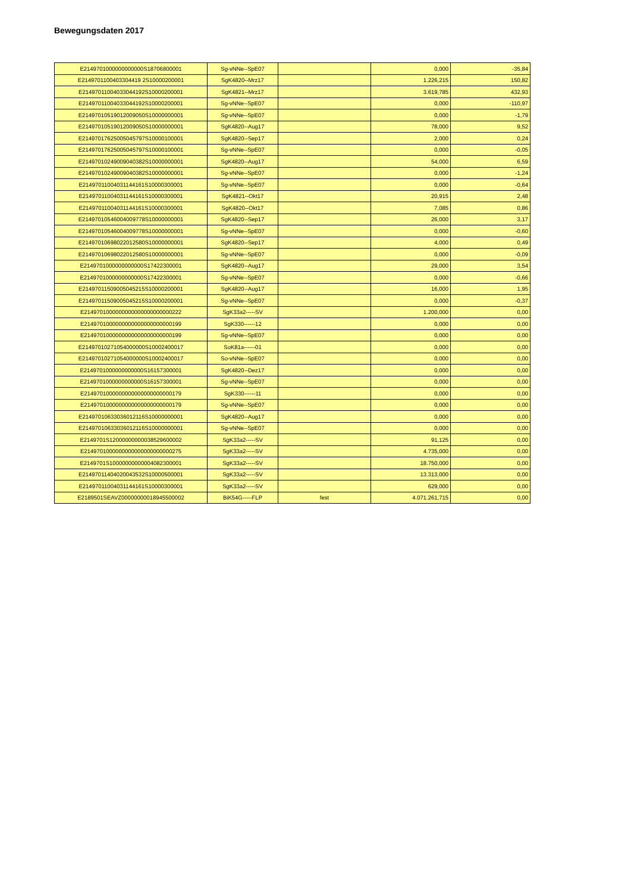Bewegungsdaten 2017
| E2149701000000000000S18706800001 | Sg-vNNe--SpE07 | | 0,000 | -35,84 |
| E2149701100403304419 2S10000200001 | SgK4820--Mrz17 | | 1.226,215 | 150,82 |
| E21497011004033044192S10000200001 | SgK4821--Mrz17 | | 3.619,785 | 432,93 |
| E21497011004033044192S10000200001 | Sg-vNNe--SpE07 | | 0,000 | -110,97 |
| E21497010519012009050S10000000001 | Sg-vNNe--SpE07 | | 0,000 | -1,79 |
| E21497010519012009050S10000000001 | SgK4820--Aug17 | | 78,000 | 9,52 |
| E21497017625005045797S10000100001 | SgK4820--Sep17 | | 2,000 | 0,24 |
| E21497017625005045797S10000100001 | Sg-vNNe--SpE07 | | 0,000 | -0,05 |
| E21497010249009040382S10000000001 | SgK4820--Aug17 | | 54,000 | 6,59 |
| E21497010249009040382S10000000001 | Sg-vNNe--SpE07 | | 0,000 | -1,24 |
| E21497011004031144161S10000300001 | Sg-vNNe--SpE07 | | 0,000 | -0,64 |
| E21497011004031144161S10000300001 | SgK4821--Okt17 | | 20,915 | 2,48 |
| E21497011004031144161S10000300001 | SgK4820--Okt17 | | 7,085 | 0,86 |
| E21497010546004009778S10000000001 | SgK4820--Sep17 | | 26,000 | 3,17 |
| E21497010546004009778S10000000001 | Sg-vNNe--SpE07 | | 0,000 | -0,60 |
| E21497010698022012580S10000000001 | SgK4820--Sep17 | | 4,000 | 0,49 |
| E21497010698022012580S10000000001 | Sg-vNNe--SpE07 | | 0,000 | -0,09 |
| E2149701000000000000S17422300001 | SgK4820--Aug17 | | 29,000 | 3,54 |
| E2149701000000000000S17422300001 | Sg-vNNe--SpE07 | | 0,000 | -0,66 |
| E21497011509005045215S10000200001 | SgK4820--Aug17 | | 16,000 | 1,95 |
| E21497011509005045215S10000200001 | Sg-vNNe--SpE07 | | 0,000 | -0,37 |
| E2149701000000000000000000000222 | SgK33a2-----SV | | 1.200,000 | 0,00 |
| E2149701000000000000000000000199 | SgK330------12 | | 0,000 | 0,00 |
| E2149701000000000000000000000199 | Sg-vNNe--SpE07 | | 0,000 | 0,00 |
| E21497010271054000000S10002400017 | SoK81a------01 | | 0,000 | 0,00 |
| E21497010271054000000S10002400017 | So-vNNe--SpE07 | | 0,000 | 0,00 |
| E2149701000000000000S16157300001 | SgK4820--Dez17 | | 0,000 | 0,00 |
| E2149701000000000000S16157300001 | Sg-vNNe--SpE07 | | 0,000 | 0,00 |
| E2149701000000000000000000000179 | SgK330------11 | | 0,000 | 0,00 |
| E2149701000000000000000000000179 | Sg-vNNe--SpE07 | | 0,000 | 0,00 |
| E21497010633036012116S10000000001 | SgK4820--Aug17 | | 0,000 | 0,00 |
| E21497010633036012116S10000000001 | Sg-vNNe--SpE07 | | 0,000 | 0,00 |
| E2149701S12000000000038529600002 | SgK33a2-----SV | | 91,125 | 0,00 |
| E2149701000000000000000000000275 | SgK33a2-----SV | | 4.735,000 | 0,00 |
| E2149701S10000000000004082300001 | SgK33a2-----SV | | 18.750,000 | 0,00 |
| E21497011404020043532S10000500001 | SgK33a2-----SV | | 13.313,000 | 0,00 |
| E21497011004031144161S10000300001 | SgK33a2-----SV | | 629,000 | 0,00 |
| E2189501SEAVZ00000000018945500002 | BiK54G-----FLP | fest | 4.071.261,715 | 0,00 |